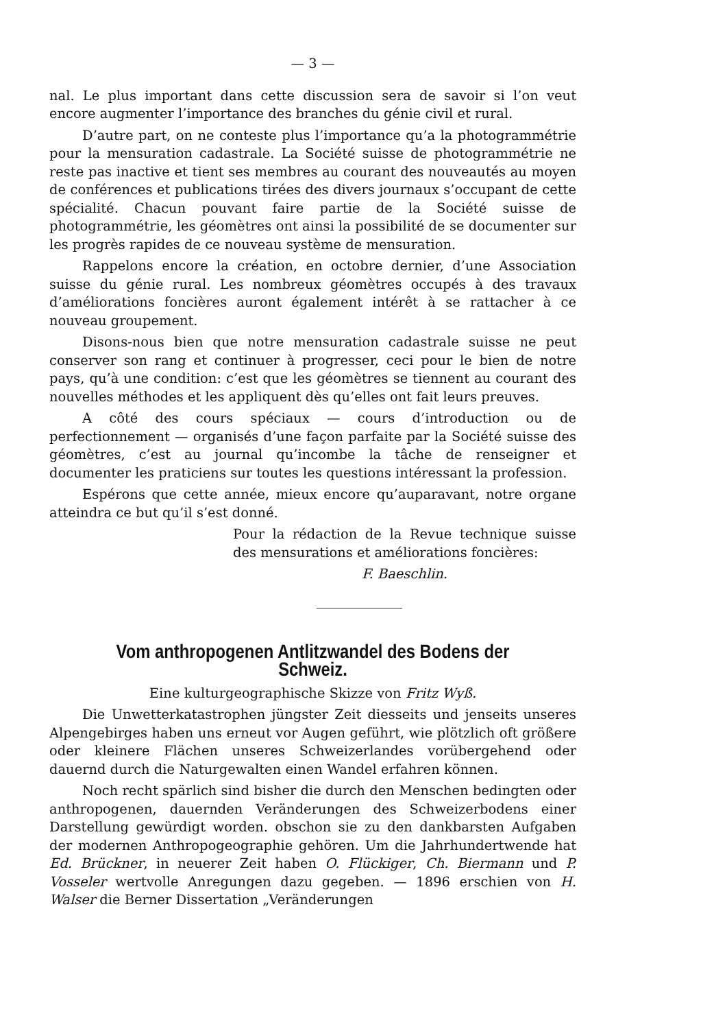— 3 —
nal. Le plus important dans cette discussion sera de savoir si l’on veut encore augmenter l’importance des branches du génie civil et rural.
D’autre part, on ne conteste plus l’importance qu’a la photogrammétrie pour la mensuration cadastrale. La Société suisse de photogrammétrie ne reste pas inactive et tient ses membres au courant des nouveautés au moyen de conférences et publications tirées des divers journaux s’occupant de cette spécialité. Chacun pouvant faire partie de la Société suisse de photogrammétrie, les géomètres ont ainsi la possibilité de se documenter sur les progrès rapides de ce nouveau système de mensuration.
Rappelons encore la création, en octobre dernier, d’une Association suisse du génie rural. Les nombreux géomètres occupés à des travaux d’améliorations foncières auront également intérêt à se rattacher à ce nouveau groupement.
Disons-nous bien que notre mensuration cadastrale suisse ne peut conserver son rang et continuer à progresser, ceci pour le bien de notre pays, qu’à une condition: c’est que les géomètres se tiennent au courant des nouvelles méthodes et les appliquent dès qu’elles ont fait leurs preuves.
A côté des cours spéciaux — cours d’introduction ou de perfectionnement — organisés d’une façon parfaite par la Société suisse des géomètres, c’est au journal qu’incombe la tâche de renseigner et documenter les praticiens sur toutes les questions intéressant la profession.
Espérons que cette année, mieux encore qu’auparavant, notre organe atteindra ce but qu’il s’est donné.
Pour la rédaction de la Revue technique suisse des mensurations et améliorations foncières:
F. Baeschlin.
Vom anthropogenen Antlitzwandel des Bodens der Schweiz.
Eine kulturgeographische Skizze von Fritz Wyß.
Die Unwetterkatastrophen jüngster Zeit diesseits und jenseits unseres Alpengebirges haben uns erneut vor Augen geführt, wie plötzlich oft größere oder kleinere Flächen unseres Schweizerlandes vorübergehend oder dauernd durch die Naturgewalten einen Wandel erfahren können.
Noch recht spärlich sind bisher die durch den Menschen bedingten oder anthropogenen, dauernden Veränderungen des Schweizerbodens einer Darstellung gewürdigt worden. obschon sie zu den dankbarsten Aufgaben der modernen Anthropogeographie gehören. Um die Jahrhundertwende hat Ed. Brückner, in neuerer Zeit haben O. Flückiger, Ch. Biermann und P. Vosseler wertvolle Anregungen dazu gegeben. — 1896 erschien von H. Walser die Berner Dissertation „Veränderungen